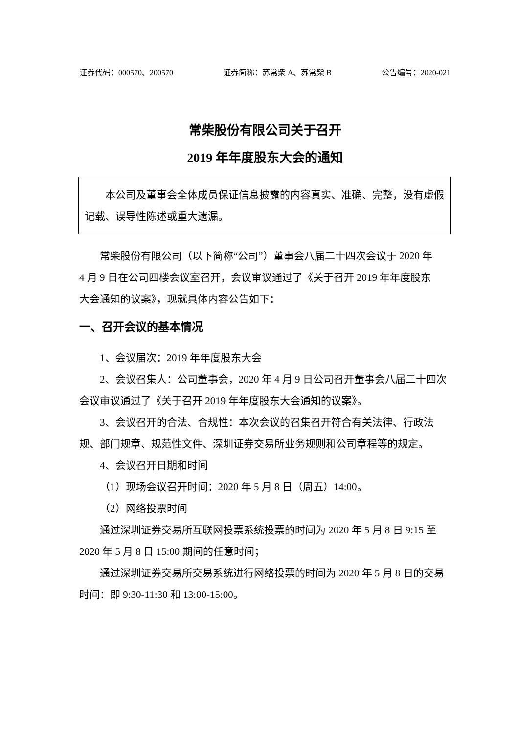证券代码：000570、200570 证券简称：苏常柴 A、苏常柴 B 公告编号：2020-021
常柴股份有限公司关于召开
2019 年年度股东大会的通知
本公司及董事会全体成员保证信息披露的内容真实、准确、完整，没有虚假记载、误导性陈述或重大遗漏。
常柴股份有限公司（以下简称“公司”）董事会八届二十四次会议于 2020 年 4 月 9 日在公司四楼会议室召开，会议审议通过了《关于召开 2019 年年度股东大会通知的议案》，现就具体内容公告如下：
一、召开会议的基本情况
1、会议届次：2019 年年度股东大会
2、会议召集人：公司董事会，2020 年 4 月 9 日公司召开董事会八届二十四次会议审议通过了《关于召开 2019 年年度股东大会通知的议案》。
3、会议召开的合法、合规性：本次会议的召集召开符合有关法律、行政法规、部门规章、规范性文件、深圳证券交易所业务规则和公司章程等的规定。
4、会议召开日期和时间
（1）现场会议召开时间：2020 年 5 月 8 日（周五）14:00。
（2）网络投票时间
通过深圳证券交易所互联网投票系统投票的时间为 2020 年 5 月 8 日 9:15 至 2020 年 5 月 8 日 15:00 期间的任意时间；
通过深圳证券交易所交易系统进行网络投票的时间为 2020 年 5 月 8 日的交易时间：即 9:30-11:30 和 13:00-15:00。